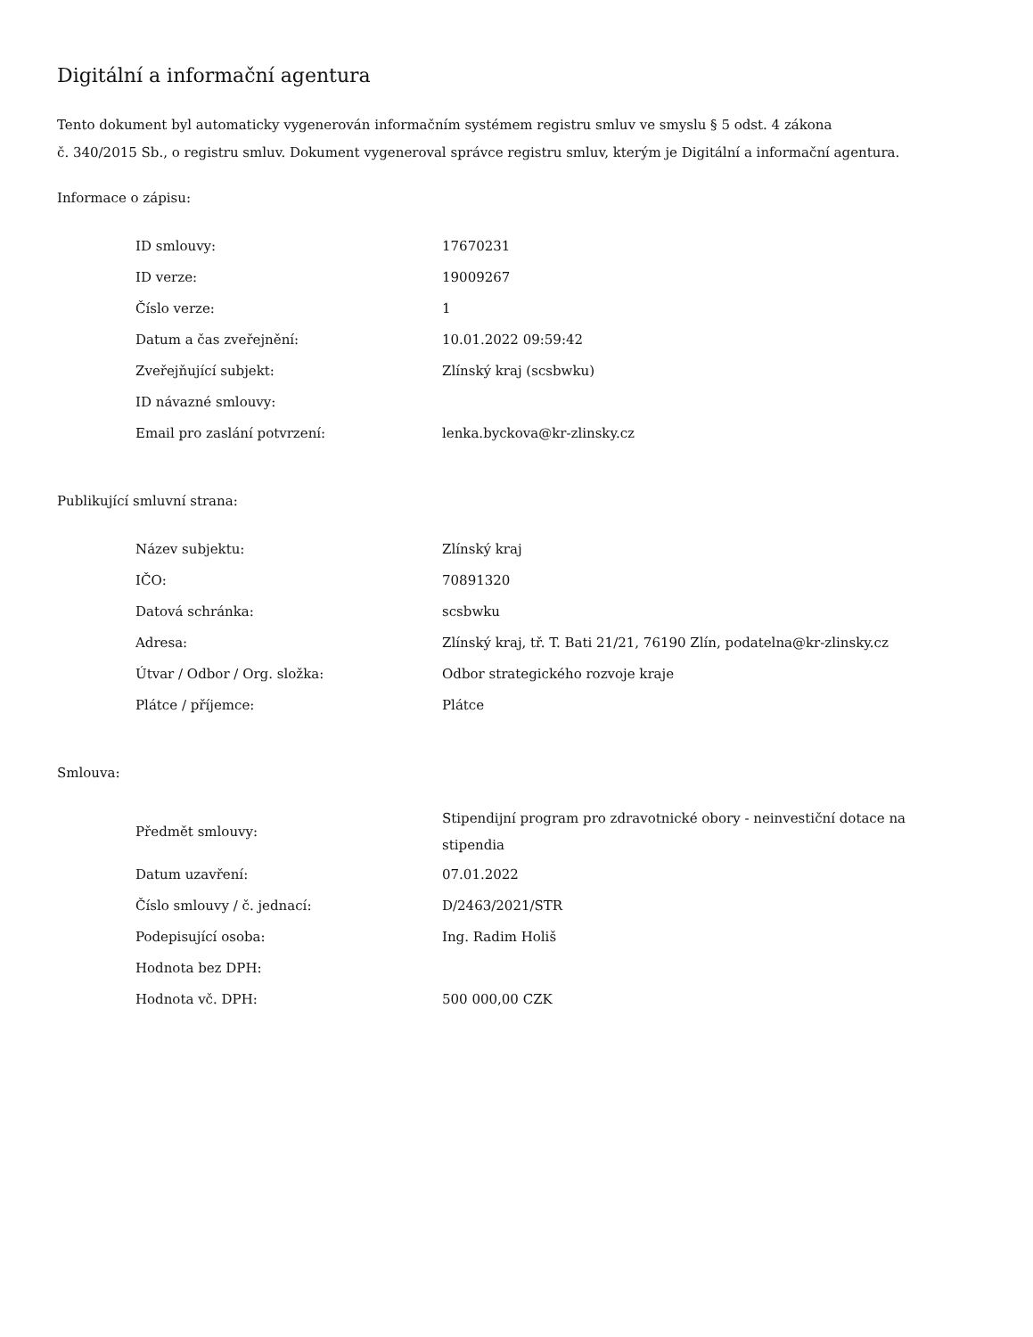Digitální a informační agentura
Tento dokument byl automaticky vygenerován informačním systémem registru smluv ve smyslu § 5 odst. 4 zákona
č. 340/2015 Sb., o registru smluv. Dokument vygeneroval správce registru smluv, kterým je Digitální a informační agentura.
Informace o zápisu:
| ID smlouvy: | 17670231 |
| ID verze: | 19009267 |
| Číslo verze: | 1 |
| Datum a čas zveřejnění: | 10.01.2022 09:59:42 |
| Zveřejňující subjekt: | Zlínský kraj (scsbwku) |
| ID návazné smlouvy: | |
| Email pro zaslání potvrzení: | lenka.byckova@kr-zlinsky.cz |
Publikující smluvní strana:
| Název subjektu: | Zlínský kraj |
| IČO: | 70891320 |
| Datová schránka: | scsbwku |
| Adresa: | Zlínský kraj, tř. T. Bati 21/21, 76190 Zlín, podatelna@kr-zlinsky.cz |
| Útvar / Odbor / Org. složka: | Odbor strategického rozvoje kraje |
| Plátce / příjemce: | Plátce |
Smlouva:
| Předmět smlouvy: | Stipendijní program pro zdravotnické obory - neinvestiční dotace na stipendia |
| Datum uzavření: | 07.01.2022 |
| Číslo smlouvy / č. jednací: | D/2463/2021/STR |
| Podepisující osoba: | Ing. Radim Holiš |
| Hodnota bez DPH: | |
| Hodnota vč. DPH: | 500 000,00 CZK |